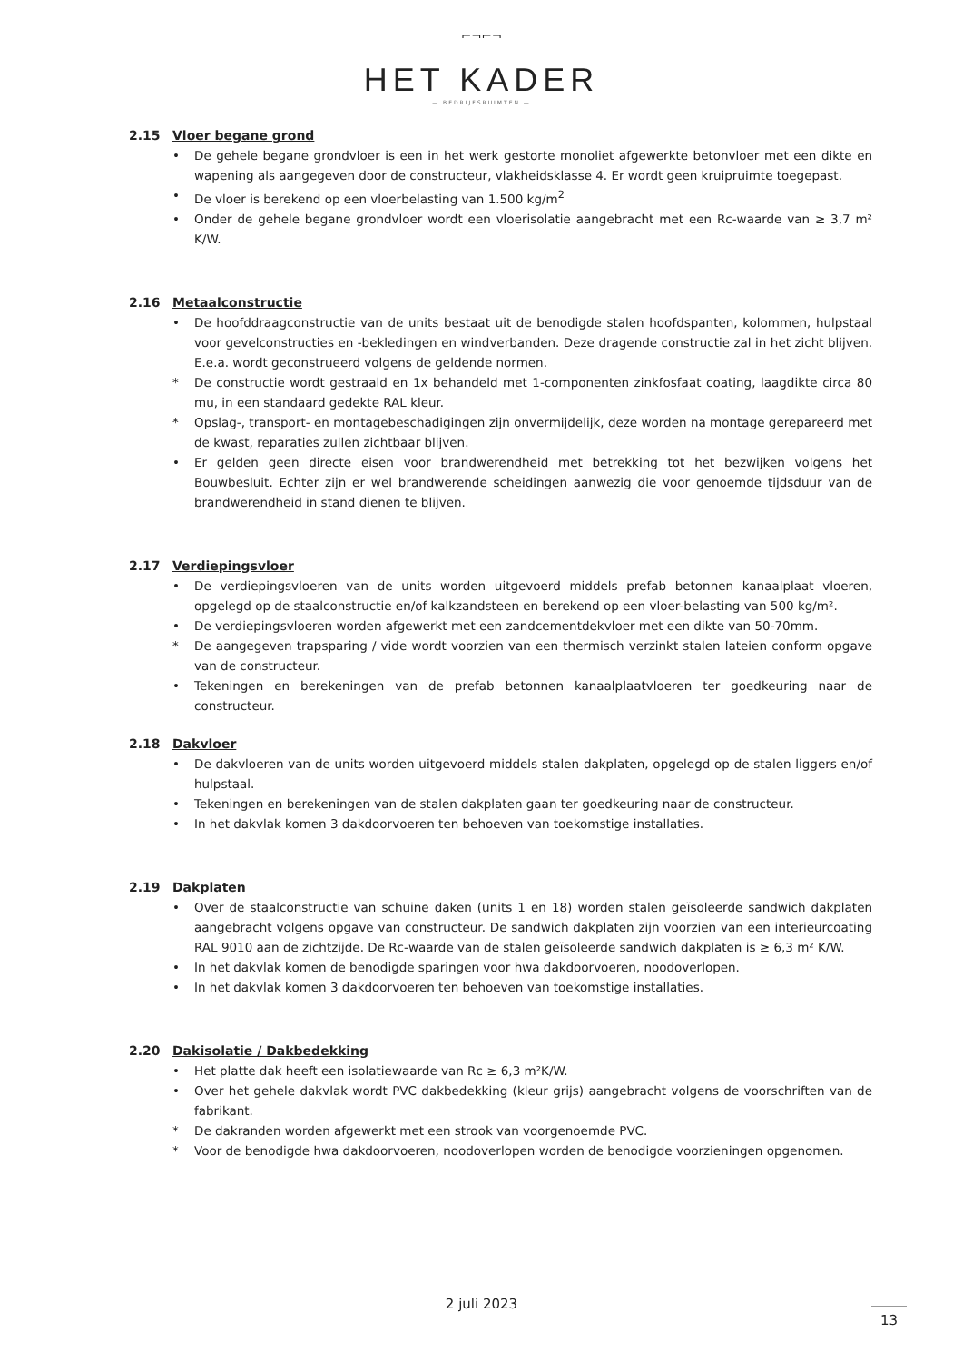⌐¬⌐¬
HET KADER
— BEDRIJFSRUIMTEN —
2.15 Vloer begane grond
• De gehele begane grondvloer is een in het werk gestorte monoliet afgewerkte betonvloer met een dikte en wapening als aangegeven door de constructeur, vlakheidsklasse 4. Er wordt geen kruipruimte toegepast.
• De vloer is berekend op een vloerbelasting van 1.500 kg/m<sup>2</sup>
• Onder de gehele begane grondvloer wordt een vloerisolatie aangebracht met een Rc-waarde van ≥ 3,7 m² K/W.
2.16 Metaalconstructie
• De hoofddraagconstructie van de units bestaat uit de benodigde stalen hoofdspanten, kolommen, hulpstaal voor gevelconstructies en -bekledingen en windverbanden. Deze dragende constructie zal in het zicht blijven. E.e.a. wordt geconstrueerd volgens de geldende normen.
* De constructie wordt gestraald en 1x behandeld met 1-componenten zinkfosfaat coating, laagdikte circa 80 mu, in een standaard gedekte RAL kleur.
* Opslag-, transport- en montagebeschadigingen zijn onvermijdelijk, deze worden na montage gerepareerd met de kwast, reparaties zullen zichtbaar blijven.
• Er gelden geen directe eisen voor brandwerendheid met betrekking tot het bezwijken volgens het Bouwbesluit. Echter zijn er wel brandwerende scheidingen aanwezig die voor genoemde tijdsduur van de brandwerendheid in stand dienen te blijven.
2.17 Verdiepingsvloer
• De verdiepingsvloeren van de units worden uitgevoerd middels prefab betonnen kanaalplaat vloeren, opgelegd op de staalconstructie en/of kalkzandsteen en berekend op een vloer-belasting van 500 kg/m².
• De verdiepingsvloeren worden afgewerkt met een zandcementdekvloer met een dikte van 50-70mm.
* De aangegeven trapsparing / vide wordt voorzien van een thermisch verzinkt stalen lateien conform opgave van de constructeur.
• Tekeningen en berekeningen van de prefab betonnen kanaalplaatvloeren ter goedkeuring naar de constructeur.
2.18 Dakvloer
• De dakvloeren van de units worden uitgevoerd middels stalen dakplaten, opgelegd op de stalen liggers en/of hulpstaal.
• Tekeningen en berekeningen van de stalen dakplaten gaan ter goedkeuring naar de constructeur.
• In het dakvlak komen 3 dakdoorvoeren ten behoeven van toekomstige installaties.
2.19 Dakplaten
• Over de staalconstructie van schuine daken (units 1 en 18) worden stalen geïsoleerde sandwich dakplaten aangebracht volgens opgave van constructeur. De sandwich dakplaten zijn voorzien van een interieurcoating RAL 9010 aan de zichtzijde. De Rc-waarde van de stalen geïsoleerde sandwich dakplaten is ≥ 6,3 m² K/W.
• In het dakvlak komen de benodigde sparingen voor hwa dakdoorvoeren, noodoverlopen.
• In het dakvlak komen 3 dakdoorvoeren ten behoeven van toekomstige installaties.
2.20 Dakisolatie / Dakbedekking
• Het platte dak heeft een isolatiewaarde van Rc ≥ 6,3 m²K/W.
• Over het gehele dakvlak wordt PVC dakbedekking (kleur grijs) aangebracht volgens de voorschriften van de fabrikant.
* De dakranden worden afgewerkt met een strook van voorgenoemde PVC.
* Voor de benodigde hwa dakdoorvoeren, noodoverlopen worden de benodigde voorzieningen opgenomen.
2 juli 2023
13